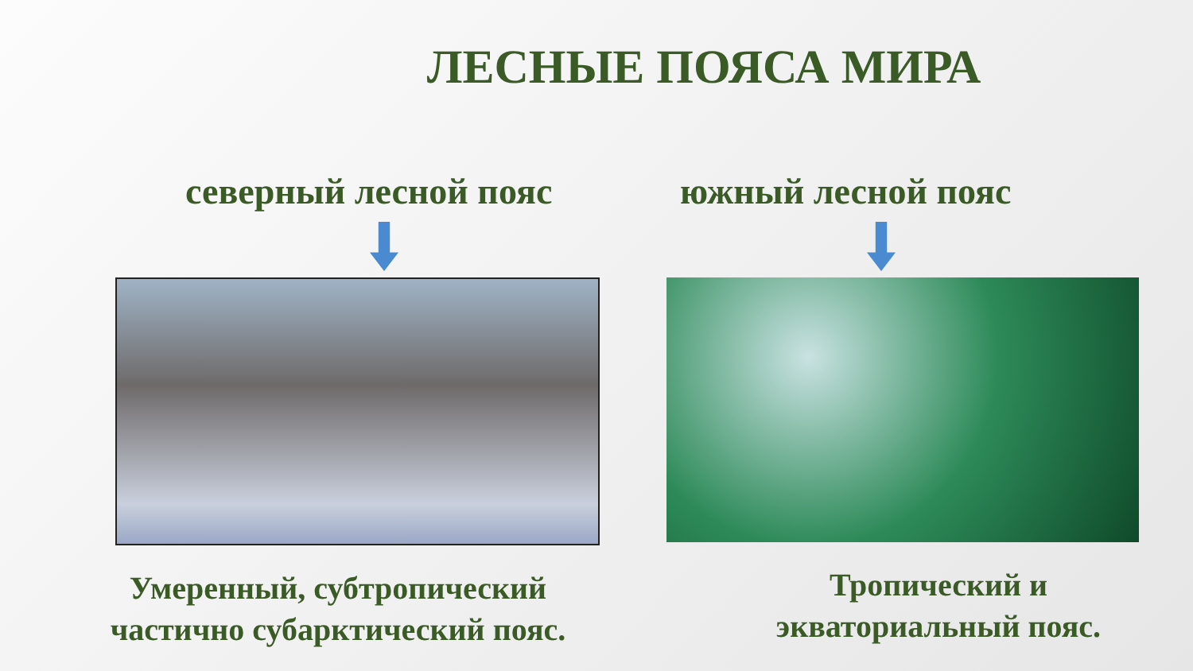ЛЕСНЫЕ ПОЯСА МИРА
северный лесной пояс
Умеренный, субтропический
частично субарктический пояс.
южный лесной пояс
Тропический и
экваториальный пояс.